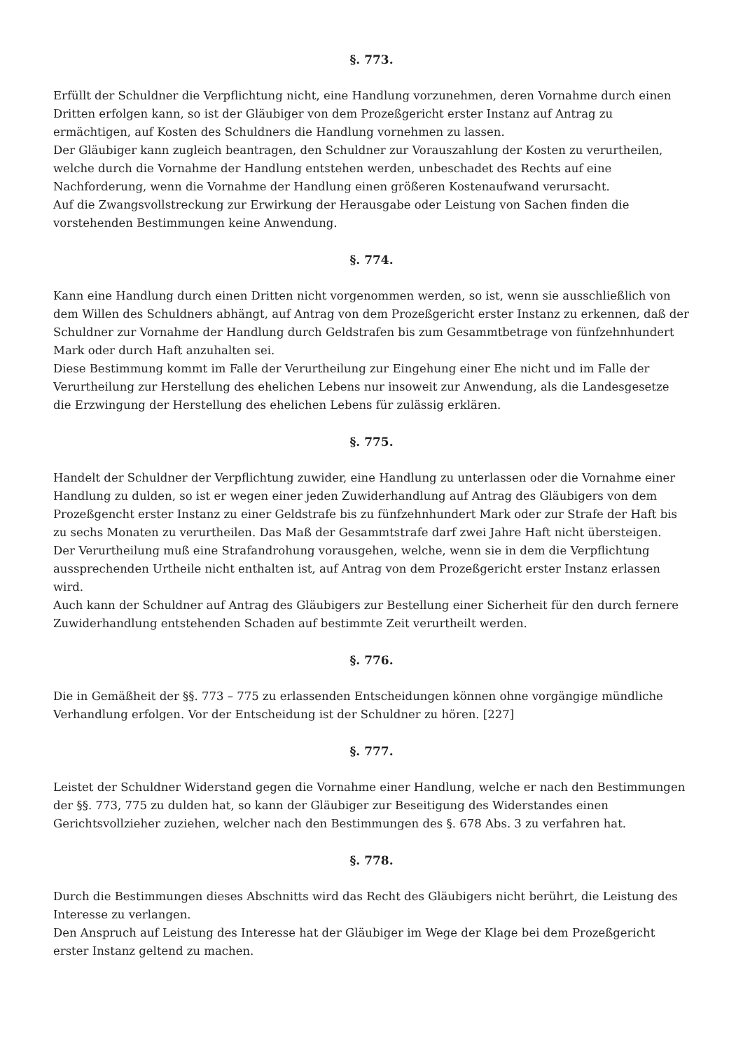§. 773.
Erfüllt der Schuldner die Verpflichtung nicht, eine Handlung vorzunehmen, deren Vornahme durch einen Dritten erfolgen kann, so ist der Gläubiger von dem Prozeßgericht erster Instanz auf Antrag zu ermächtigen, auf Kosten des Schuldners die Handlung vornehmen zu lassen.
Der Gläubiger kann zugleich beantragen, den Schuldner zur Vorauszahlung der Kosten zu verurtheilen, welche durch die Vornahme der Handlung entstehen werden, unbeschadet des Rechts auf eine Nachforderung, wenn die Vornahme der Handlung einen größeren Kostenaufwand verursacht.
Auf die Zwangsvollstreckung zur Erwirkung der Herausgabe oder Leistung von Sachen finden die vorstehenden Bestimmungen keine Anwendung.
§. 774.
Kann eine Handlung durch einen Dritten nicht vorgenommen werden, so ist, wenn sie ausschließlich von dem Willen des Schuldners abhängt, auf Antrag von dem Prozeßgericht erster Instanz zu erkennen, daß der Schuldner zur Vornahme der Handlung durch Geldstrafen bis zum Gesammtbetrage von fünfzehnhundert Mark oder durch Haft anzuhalten sei.
Diese Bestimmung kommt im Falle der Verurtheilung zur Eingehung einer Ehe nicht und im Falle der Verurtheilung zur Herstellung des ehelichen Lebens nur insoweit zur Anwendung, als die Landesgesetze die Erzwingung der Herstellung des ehelichen Lebens für zulässig erklären.
§. 775.
Handelt der Schuldner der Verpflichtung zuwider, eine Handlung zu unterlassen oder die Vornahme einer Handlung zu dulden, so ist er wegen einer jeden Zuwiderhandlung auf Antrag des Gläubigers von dem Prozeßgencht erster Instanz zu einer Geldstrafe bis zu fünfzehnhundert Mark oder zur Strafe der Haft bis zu sechs Monaten zu verurtheilen. Das Maß der Gesammtstrafe darf zwei Jahre Haft nicht übersteigen.
Der Verurtheilung muß eine Strafandrohung vorausgehen, welche, wenn sie in dem die Verpflichtung aussprechenden Urtheile nicht enthalten ist, auf Antrag von dem Prozeßgericht erster Instanz erlassen wird.
Auch kann der Schuldner auf Antrag des Gläubigers zur Bestellung einer Sicherheit für den durch fernere Zuwiderhandlung entstehenden Schaden auf bestimmte Zeit verurtheilt werden.
§. 776.
Die in Gemäßheit der §§. 773 – 775 zu erlassenden Entscheidungen können ohne vorgängige mündliche Verhandlung erfolgen. Vor der Entscheidung ist der Schuldner zu hören. [227]
§. 777.
Leistet der Schuldner Widerstand gegen die Vornahme einer Handlung, welche er nach den Bestimmungen der §§. 773, 775 zu dulden hat, so kann der Gläubiger zur Beseitigung des Widerstandes einen Gerichtsvollzieher zuziehen, welcher nach den Bestimmungen des §. 678 Abs. 3 zu verfahren hat.
§. 778.
Durch die Bestimmungen dieses Abschnitts wird das Recht des Gläubigers nicht berührt, die Leistung des Interesse zu verlangen.
Den Anspruch auf Leistung des Interesse hat der Gläubiger im Wege der Klage bei dem Prozeßgericht erster Instanz geltend zu machen.